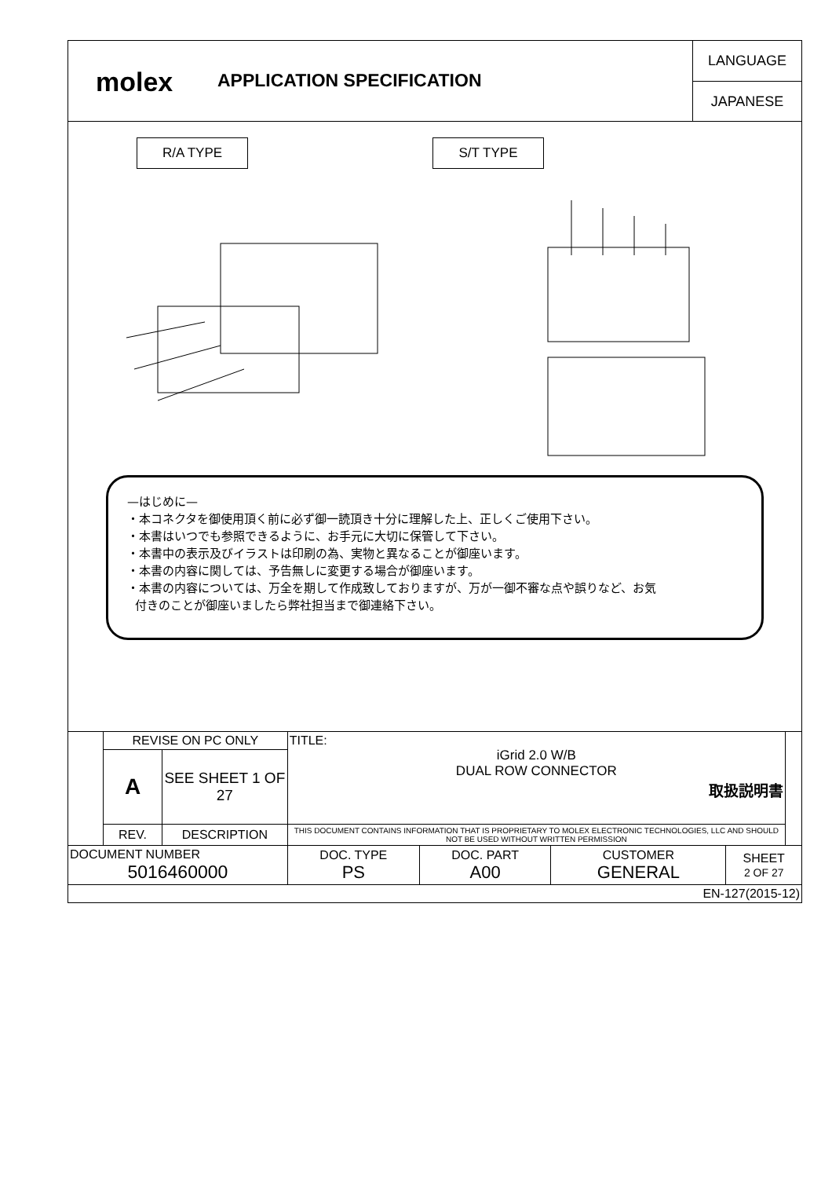molex
APPLICATION SPECIFICATION
LANGUAGE
JAPANESE
R/A TYPE S/T TYPE
—はじめに—
・本コネクタを御使用頂く前に必ず御一読頂き十分に理解した上、正しくご使用下さい。
・本書はいつでも参照できるように、お手元に大切に保管して下さい。
・本書中の表示及びイラストは印刷の為、実物と異なることが御座います。
・本書の内容に関しては、予告無しに変更する場合が御座います。
・本書の内容については、万全を期して作成致しておりますが、万が一御不審な点や誤りなど、お気
付きのことが御座いましたら弊社担当まで御連絡下さい。
| | REVISE ON PC ONLY | | TITLE: iGrid 2.0 W/B DUAL ROW CONNECTOR 取扱説明書 | | | | |
| | A | SEE SHEET 1 OF 27 | | | | | |
| | REV. | DESCRIPTION | THIS DOCUMENT CONTAINS INFORMATION THAT IS PROPRIETARY TO MOLEX ELECTRONIC TECHNOLOGIES, LLC AND SHOULD NOT BE USED WITHOUT WRITTEN PERMISSION | | | | |
| DOCUMENT NUMBER 5016460000 | | | DOC. TYPE PS | DOC. PART A00 | CUSTOMER GENERAL | SHEET 2 OF 27 | |
| EN-127(2015-12) | | | | | | | |